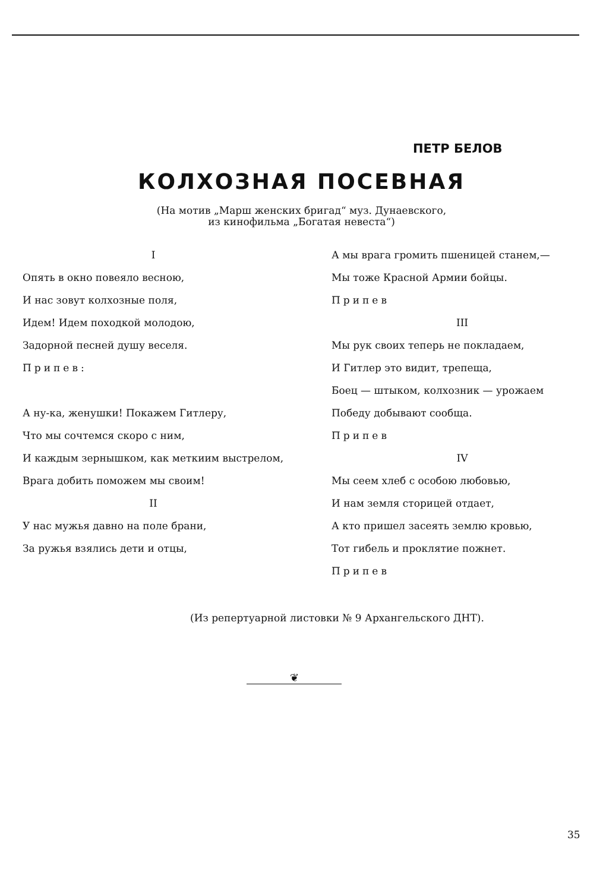ПЕТР БЕЛОВ
КОЛХОЗНАЯ ПОСЕВНАЯ
(На мотив „Марш женских бригад“ муз. Дунаевского,
из кинофильма „Богатая невеста“)
I
Опять в окно повеяло весною,
И нас зовут колхозные поля,
Идем! Идем походкой молодою,
Задорной песней душу веселя.
Припев:
А ну-ка, женушки! Покажем Гитлеру,
Что мы сочтемся скоро с ним,
И каждым зернышком, как меткиим выстрелом,
Врага добить поможем мы своим!
II
У нас мужья давно на поле брани,
За ружья взялись дети и отцы,
А мы врага громить пшеницей станем,—
Мы тоже Красной Армии бойцы.
Припев
III
Мы рук своих теперь не покладаем,
И Гитлер это видит, трепеща,
Боец — штыком, колхозник — урожаем
Победу добывают сообща.
Припев
IV
Мы сеем хлеб с особою любовью,
И нам земля сторицей отдает,
А кто пришел засеять землю кровью,
Тот гибель и проклятие пожнет.
Припев
(Из репертуарной листовки № 9 Архангельского ДНТ).
❦
35